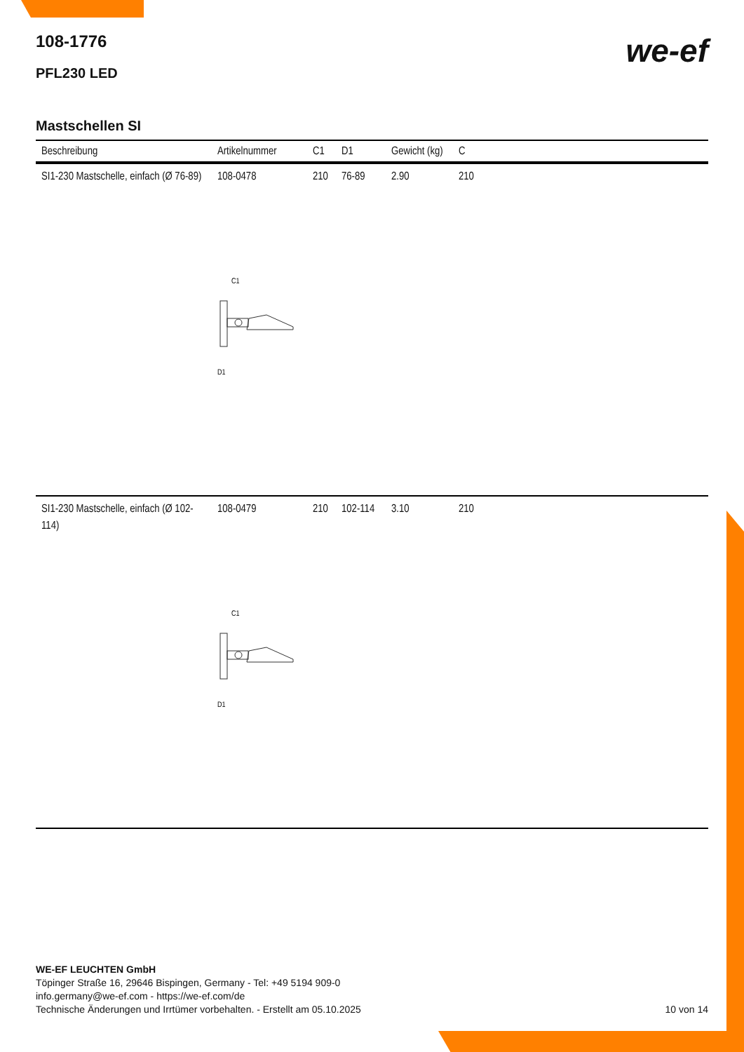we-ef
108-1776
PFL230 LED
Mastschellen SI
| Beschreibung | Artikelnummer | C1 | D1 | Gewicht (kg) | C |
| --- | --- | --- | --- | --- | --- |
| SI1-230 Mastschelle, einfach (Ø 76-89) | 108-0478 C1 D1 | 210 | 76-89 | 2.90 | 210 |
| SI1-230 Mastschelle, einfach (Ø 102-114) | 108-0479 C1 D1 | 210 | 102-114 | 3.10 | 210 |
WE-EF LEUCHTEN GmbH
Töpinger Straße 16, 29646 Bispingen, Germany - Tel: +49 5194 909-0
info.germany@we-ef.com - https://we-ef.com/de
Technische Änderungen und Irrtümer vorbehalten. - Erstellt am 05.10.2025
10 von 14